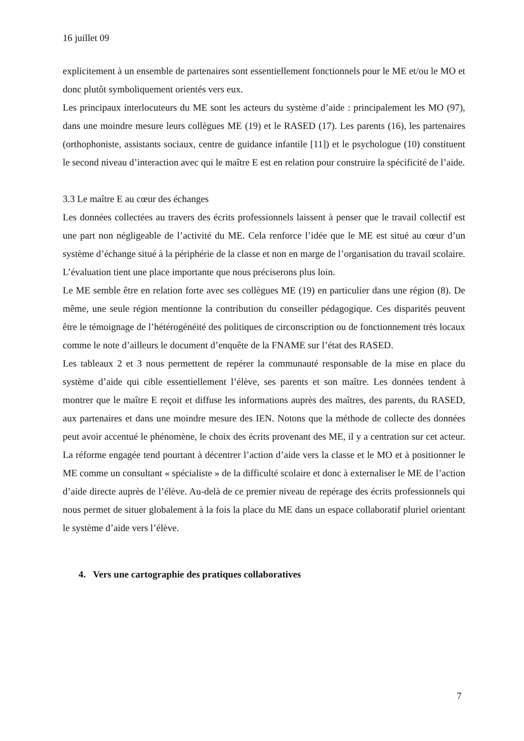16 juillet 09
explicitement à un ensemble de partenaires sont essentiellement fonctionnels pour le ME et/ou le MO et donc plutôt symboliquement orientés vers eux.
Les principaux interlocuteurs du ME sont les acteurs du système d’aide : principalement les MO (97), dans une moindre mesure leurs collègues ME (19) et le RASED (17). Les parents (16), les partenaires (orthophoniste, assistants sociaux, centre de guidance infantile [11]) et le psychologue (10) constituent le second niveau d’interaction avec qui le maître E est en relation pour construire la spécificité de l’aide.
3.3 Le maître E au cœur des échanges
Les données collectées au travers des écrits professionnels laissent à penser que le travail collectif est une part non négligeable de l’activité du ME. Cela renforce l’idée que le ME est situé au cœur d’un système d’échange situé à la périphérie de la classe et non en marge de l’organisation du travail scolaire. L’évaluation tient une place importante que nous préciserons plus loin.
Le ME semble être en relation forte avec ses collègues ME (19) en particulier dans une région (8). De même, une seule région mentionne la contribution du conseiller pédagogique. Ces disparités peuvent être le témoignage de l’hétérogénéité des politiques de circonscription ou de fonctionnement très locaux comme le note d’ailleurs le document d’enquête de la FNAME sur l’état des RASED.
Les tableaux 2 et 3 nous permettent de repérer la communauté responsable de la mise en place du système d’aide qui cible essentiellement l’élève, ses parents et son maître. Les données tendent à montrer que le maître E reçoit et diffuse les informations auprès des maîtres, des parents, du RASED, aux partenaires et dans une moindre mesure des IEN. Notons que la méthode de collecte des données peut avoir accentué le phénomène, le choix des écrits provenant des ME, il y a centration sur cet acteur. La réforme engagée tend pourtant à décentrer l’action d’aide vers la classe et le MO et à positionner le ME comme un consultant « spécialiste » de la difficulté scolaire et donc à externaliser le ME de l’action d’aide directe auprès de l’élève. Au-delà de ce premier niveau de repérage des écrits professionnels qui nous permet de situer globalement à la fois la place du ME dans un espace collaboratif pluriel orientant le système d’aide vers l’élève.
4. Vers une cartographie des pratiques collaboratives
7